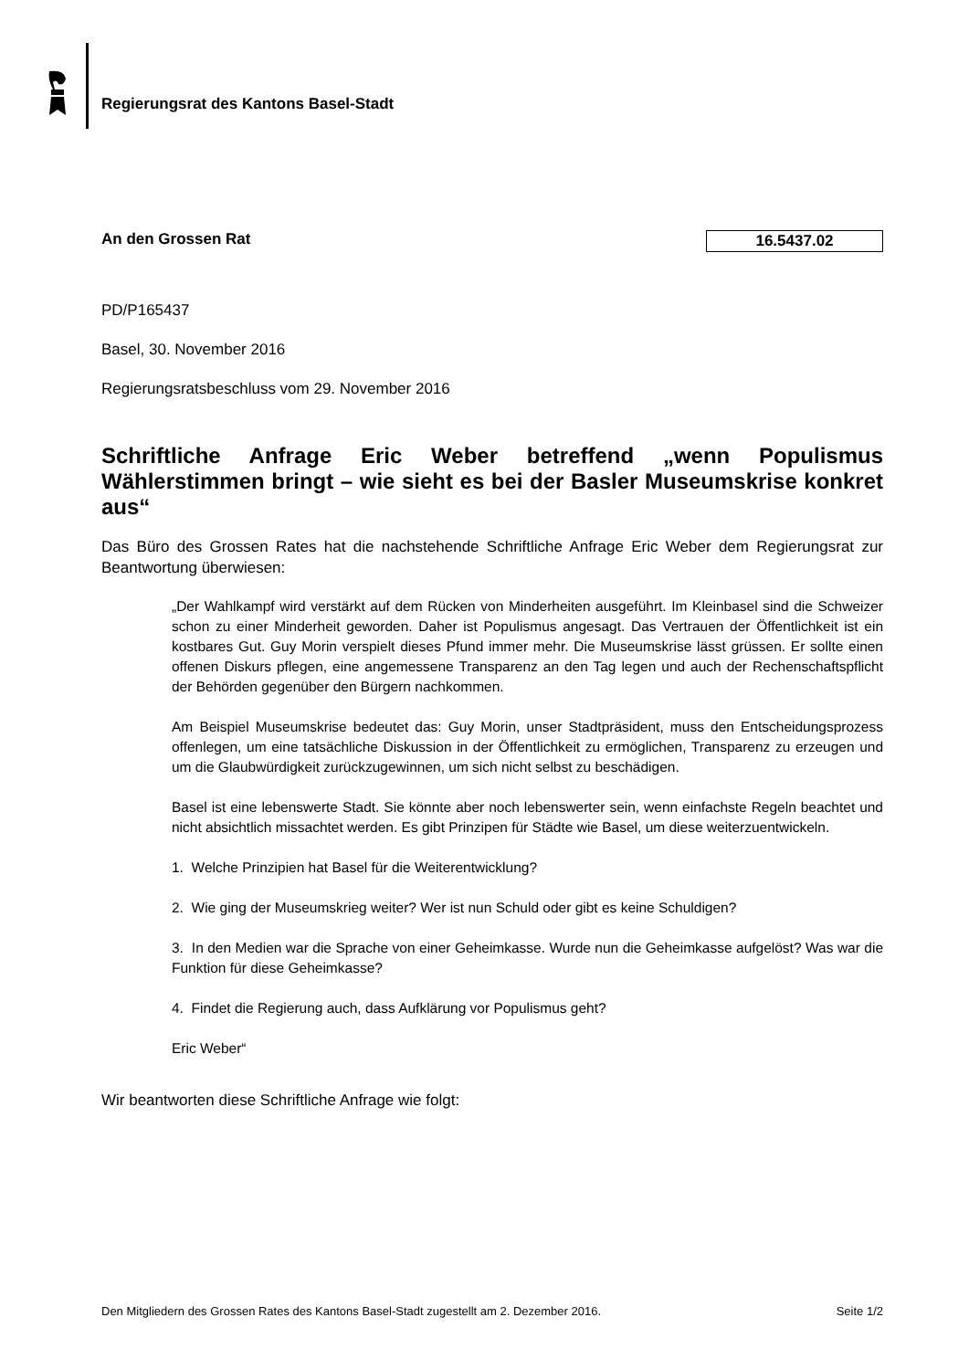Regierungsrat des Kantons Basel-Stadt
An den Grossen Rat 16.5437.02
PD/P165437
Basel, 30. November 2016
Regierungsratsbeschluss vom 29. November 2016
Schriftliche Anfrage Eric Weber betreffend „wenn Populismus Wählerstimmen bringt – wie sieht es bei der Basler Museumskrise konkret aus“
Das Büro des Grossen Rates hat die nachstehende Schriftliche Anfrage Eric Weber dem Regierungsrat zur Beantwortung überwiesen:
„Der Wahlkampf wird verstärkt auf dem Rücken von Minderheiten ausgeführt. Im Kleinbasel sind die Schweizer schon zu einer Minderheit geworden. Daher ist Populismus angesagt. Das Vertrauen der Öffentlichkeit ist ein kostbares Gut. Guy Morin verspielt dieses Pfund immer mehr. Die Museumskrise lässt grüssen. Er sollte einen offenen Diskurs pflegen, eine angemessene Transparenz an den Tag legen und auch der Rechenschaftspflicht der Behörden gegenüber den Bürgern nachkommen.
Am Beispiel Museumskrise bedeutet das: Guy Morin, unser Stadtpräsident, muss den Entscheidungsprozess offenlegen, um eine tatsächliche Diskussion in der Öffentlichkeit zu ermöglichen, Transparenz zu erzeugen und um die Glaubwürdigkeit zurückzugewinnen, um sich nicht selbst zu beschädigen.
Basel ist eine lebenswerte Stadt. Sie könnte aber noch lebenswerter sein, wenn einfachste Regeln beachtet und nicht absichtlich missachtet werden. Es gibt Prinzipen für Städte wie Basel, um diese weiterzuentwickeln.
1. Welche Prinzipien hat Basel für die Weiterentwicklung?
2. Wie ging der Museumskrieg weiter? Wer ist nun Schuld oder gibt es keine Schuldigen?
3. In den Medien war die Sprache von einer Geheimkasse. Wurde nun die Geheimkasse aufgelöst? Was war die Funktion für diese Geheimkasse?
4. Findet die Regierung auch, dass Aufklärung vor Populismus geht?
Eric Weber“
Wir beantworten diese Schriftliche Anfrage wie folgt:
Den Mitgliedern des Grossen Rates des Kantons Basel-Stadt zugestellt am 2. Dezember 2016. Seite 1/2